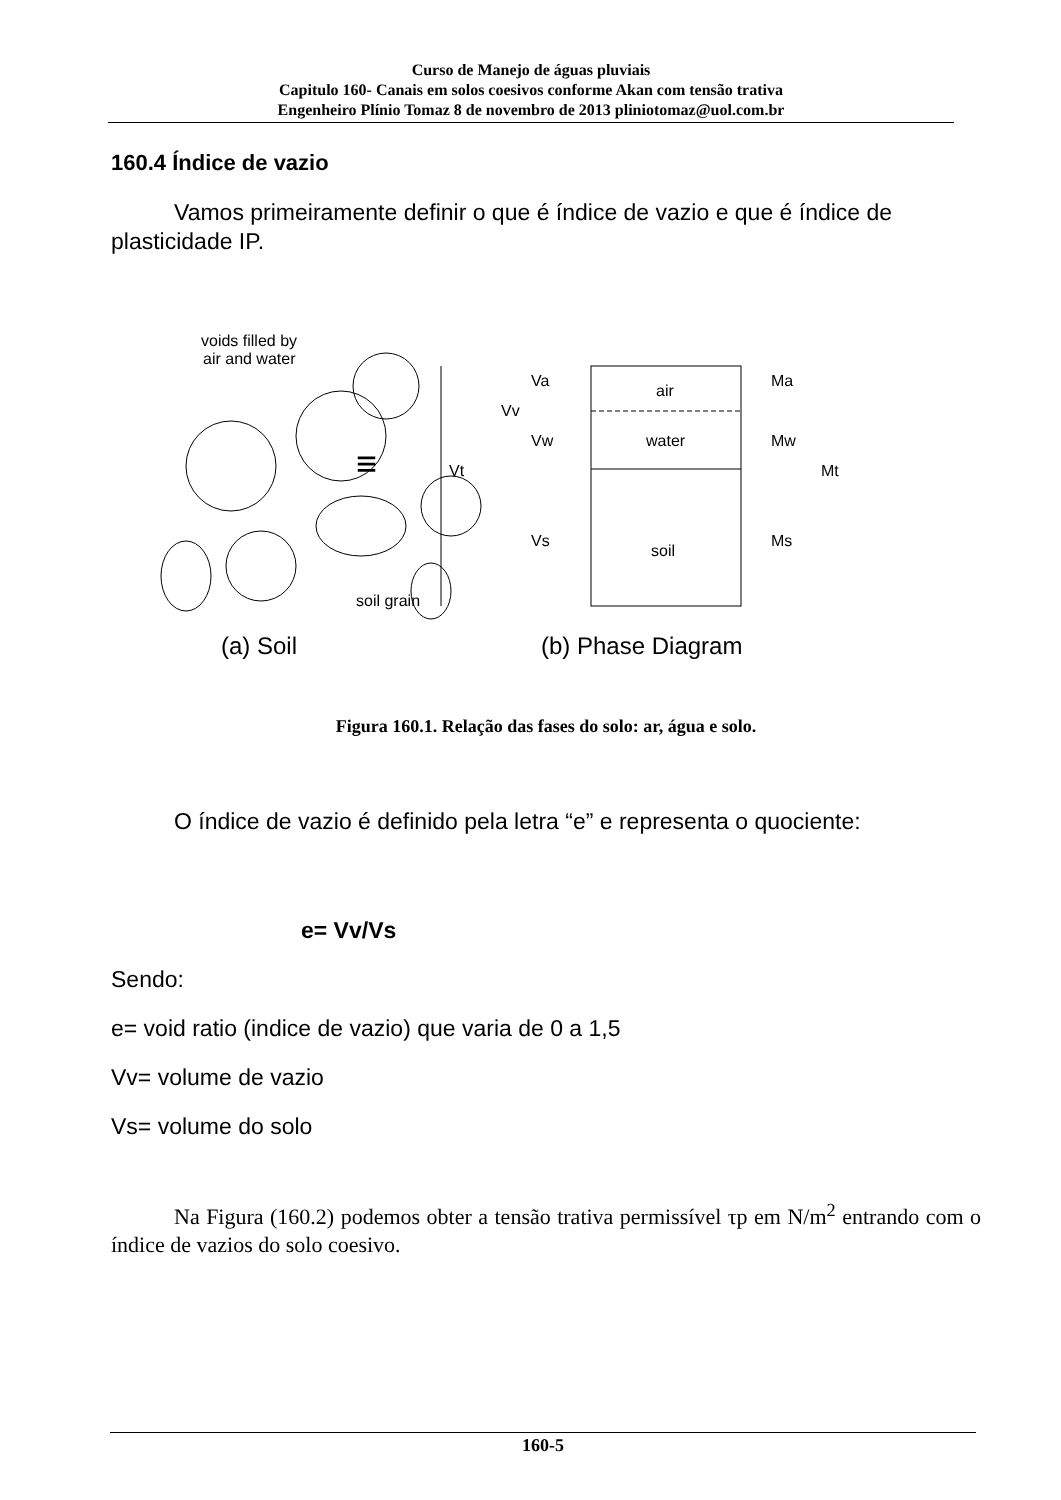Curso de Manejo de águas pluviais
Capitulo 160- Canais em solos coesivos conforme Akan com tensão trativa
Engenheiro Plínio Tomaz 8 de novembro de 2013 pliniotomaz@uol.com.br
160.4 Índice de vazio
Vamos primeiramente definir o que é índice de vazio e que é índice de plasticidade IP.
voids filled by
air and water
soil grain
(a) Soil
air
water
soil
Vt
Vv
Va
Vw
Vs
Ma
Mw
Ms
Mt
≡
(b) Phase Diagram
Figura 160.1. Relação das fases do solo: ar, água e solo.
O índice de vazio é definido pela letra “e” e representa o quociente:
e= Vv/Vs
Sendo:
e= void ratio (indice de vazio) que varia de 0 a 1,5
Vv= volume de vazio
Vs= volume do solo
Na Figura (160.2) podemos obter a tensão trativa permissível τp em N/m<sup>2</sup> entrando com o índice de vazios do solo coesivo.
160-5